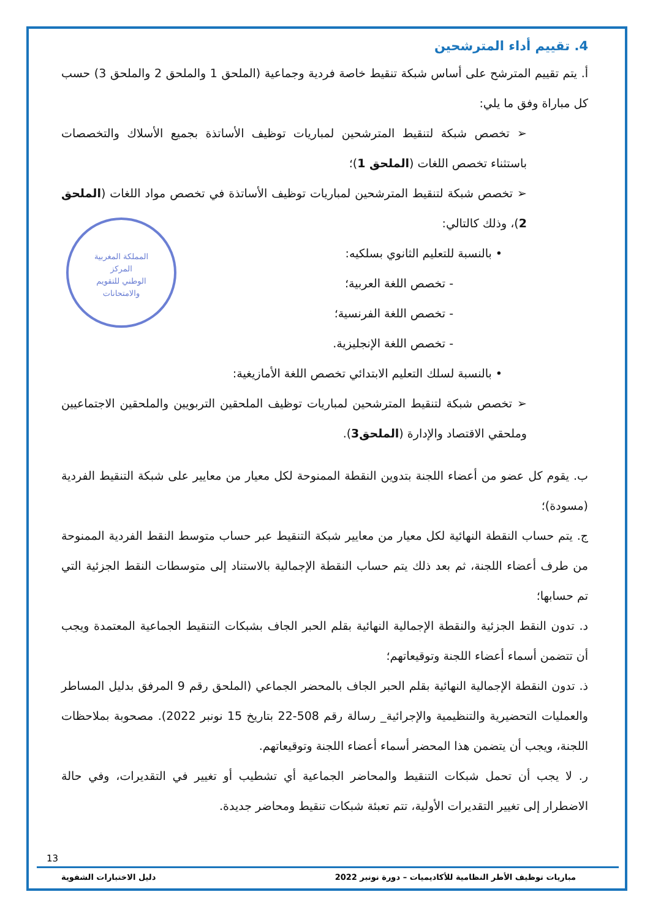4. تقييم أداء المترشحين
أ. يتم تقييم المترشح على أساس شبكة تنقيط خاصة فردية وجماعية (الملحق 1 والملحق 2 والملحق 3) حسب كل مباراة وفق ما يلي:
➢ تخصص شبكة لتنقيط المترشحين لمباريات توظيف الأساتذة بجميع الأسلاك والتخصصات باستثناء تخصص اللغات (الملحق 1)؛
➢ تخصص شبكة لتنقيط المترشحين لمباريات توظيف الأساتذة في تخصص مواد اللغات (الملحق 2)، وذلك كالتالي:
• بالنسبة للتعليم الثانوي بسلكيه:
- تخصص اللغة العربية؛
- تخصص اللغة الفرنسية؛
- تخصص اللغة الإنجليزية.
• بالنسبة لسلك التعليم الابتدائي تخصص اللغة الأمازيغية:
➢ تخصص شبكة لتنقيط المترشحين لمباريات توظيف الملحقين التربويين والملحقين الاجتماعيين وملحقي الاقتصاد والإدارة (الملحق3).
ب. يقوم كل عضو من أعضاء اللجنة بتدوين النقطة الممنوحة لكل معيار من معايير على شبكة التنقيط الفردية (مسودة)؛
ج. يتم حساب النقطة النهائية لكل معيار من معايير شبكة التنقيط عبر حساب متوسط النقط الفردية الممنوحة من طرف أعضاء اللجنة، ثم بعد ذلك يتم حساب النقطة الإجمالية بالاستناد إلى متوسطات النقط الجزئية التي تم حسابها؛
د. تدون النقط الجزئية والنقطة الإجمالية النهائية بقلم الحبر الجاف بشبكات التنقيط الجماعية المعتمدة ويجب أن تتضمن أسماء أعضاء اللجنة وتوقيعاتهم؛
ذ. تدون النقطة الإجمالية النهائية بقلم الحبر الجاف بالمحضر الجماعي (الملحق رقم 9 المرفق بدليل المساطر والعمليات التحضيرية والتنظيمية والإجرائية_ رسالة رقم 508-22 بتاريخ 15 نونبر 2022). مصحوبة بملاحظات اللجنة، ويجب أن يتضمن هذا المحضر أسماء أعضاء اللجنة وتوقيعاتهم.
ر. لا يجب أن تحمل شبكات التنقيط والمحاضر الجماعية أي تشطيب أو تغيير في التقديرات، وفي حالة الاضطرار إلى تغيير التقديرات الأولية، تتم تعبئة شبكات تنقيط ومحاضر جديدة.
المملكة المغربية
المركز
الوطني للتقويم
والامتحانات
13
مباريات توظيف الأطر النظامية للأكاديميات – دورة نونبر 2022 دليل الاختبارات الشفوية